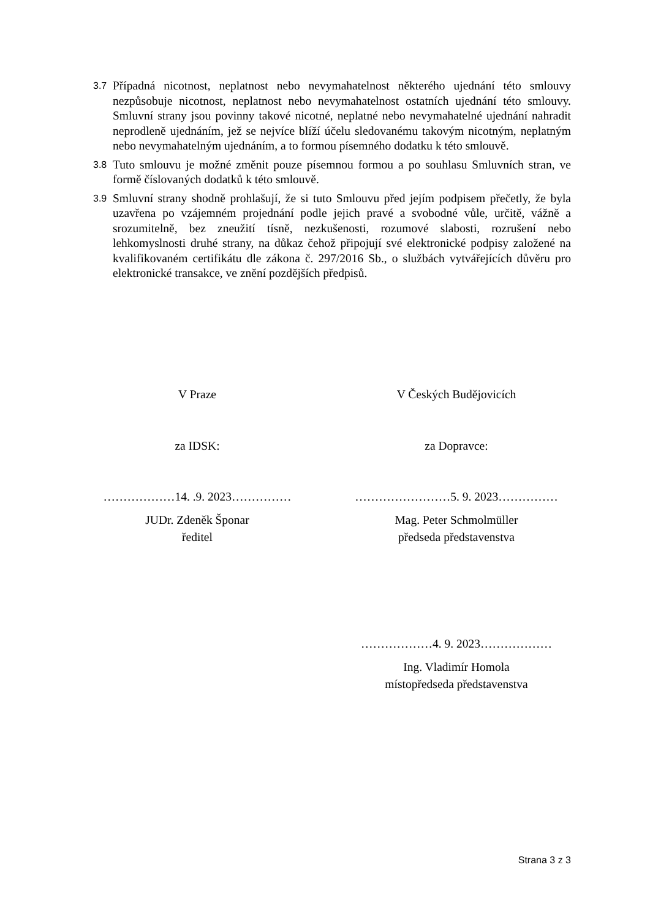3.7
Případná nicotnost, neplatnost nebo nevymahatelnost některého ujednání této smlouvy nezpůsobuje nicotnost, neplatnost nebo nevymahatelnost ostatních ujednání této smlouvy. Smluvní strany jsou povinny takové nicotné, neplatné nebo nevymahatelné ujednání nahradit neprodleně ujednáním, jež se nejvíce blíží účelu sledovanému takovým nicotným, neplatným nebo nevymahatelným ujednáním, a to formou písemného dodatku k této smlouvě.
3.8
Tuto smlouvu je možné změnit pouze písemnou formou a po souhlasu Smluvních stran, ve formě číslovaných dodatků k této smlouvě.
3.9
Smluvní strany shodně prohlašují, že si tuto Smlouvu před jejím podpisem přečetly, že byla uzavřena po vzájemném projednání podle jejich pravé a svobodné vůle, určitě, vážně a srozumitelně, bez zneužití tísně, nezkušenosti, rozumové slabosti, rozrušení nebo lehkomyslnosti druhé strany, na důkaz čehož připojují své elektronické podpisy založené na kvalifikovaném certifikátu dle zákona č. 297/2016 Sb., o službách vytvářejících důvěru pro elektronické transakce, ve znění pozdějších předpisů.
V Praze
za IDSK:
V Českých Budějovicích
za Dopravce:
………………14. .9. 2023……………
JUDr. Zdeněk Šponar
ředitel
……………………5. 9. 2023……………
Mag. Peter Schmolmüller
předseda představenstva
………………4. 9. 2023………………
Ing. Vladimír Homola
místopředseda představenstva
Strana 3 z 3